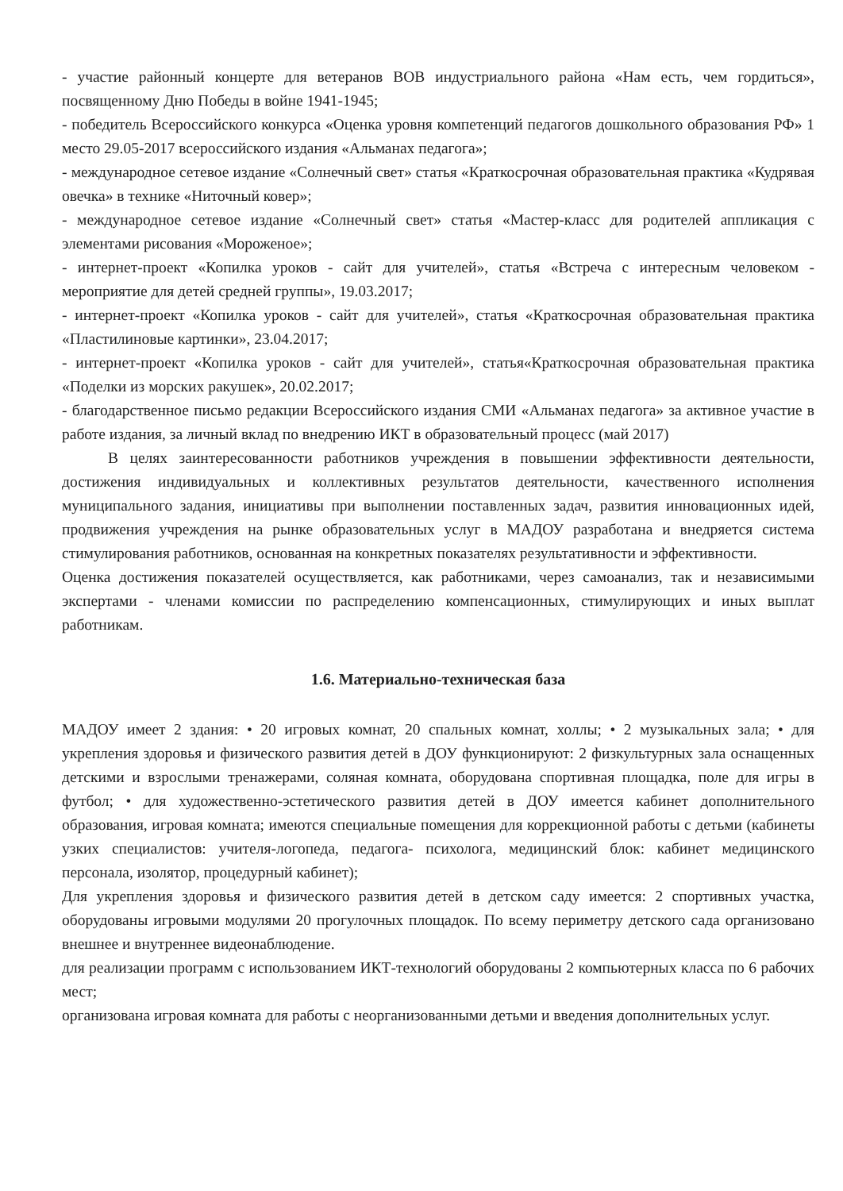- участие районный концерте для ветеранов ВОВ индустриального района «Нам есть, чем гордиться», посвященному Дню Победы в войне 1941-1945;
- победитель Всероссийского конкурса «Оценка уровня компетенций педагогов дошкольного образования РФ» 1 место 29.05-2017 всероссийского издания «Альманах педагога»;
- международное сетевое издание «Солнечный свет» статья «Краткосрочная образовательная практика «Кудрявая овечка» в технике «Ниточный ковер»;
- международное сетевое издание «Солнечный свет» статья «Мастер-класс для родителей аппликация с элементами рисования «Мороженое»;
- интернет-проект «Копилка уроков - сайт для учителей», статья «Встреча с интересным человеком - мероприятие для детей средней группы», 19.03.2017;
- интернет-проект «Копилка уроков - сайт для учителей», статья «Краткосрочная образовательная практика «Пластилиновые картинки», 23.04.2017;
- интернет-проект «Копилка уроков - сайт для учителей», статья«Краткосрочная образовательная практика «Поделки из морских ракушек», 20.02.2017;
- благодарственное письмо редакции Всероссийского издания СМИ «Альманах педагога» за активное участие в работе издания, за личный вклад по внедрению ИКТ в образовательный процесс (май 2017)
В целях заинтересованности работников учреждения в повышении эффективности деятельности, достижения индивидуальных и коллективных результатов деятельности, качественного исполнения муниципального задания, инициативы при выполнении поставленных задач, развития инновационных идей, продвижения учреждения на рынке образовательных услуг в МАДОУ разработана и внедряется система стимулирования работников, основанная на конкретных показателях результативности и эффективности.
Оценка достижения показателей осуществляется, как работниками, через самоанализ, так и независимыми экспертами - членами комиссии по распределению компенсационных, стимулирующих и иных выплат работникам.
1.6. Материально-техническая база
МАДОУ имеет 2 здания: • 20 игровых комнат, 20 спальных комнат, холлы; • 2 музыкальных зала; • для укрепления здоровья и физического развития детей в ДОУ функционируют: 2 физкультурных зала оснащенных детскими и взрослыми тренажерами, соляная комната, оборудована спортивная площадка, поле для игры в футбол; • для художественно-эстетического развития детей в ДОУ имеется кабинет дополнительного образования, игровая комната; имеются специальные помещения для коррекционной работы с детьми (кабинеты узких специалистов: учителя-логопеда, педагога- психолога, медицинский блок: кабинет медицинского персонала, изолятор, процедурный кабинет);
Для укрепления здоровья и физического развития детей в детском саду имеется: 2 спортивных участка, оборудованы игровыми модулями 20 прогулочных площадок. По всему периметру детского сада организовано внешнее и внутреннее видеонаблюдение.
для реализации программ с использованием ИКТ-технологий оборудованы 2 компьютерных класса по 6 рабочих мест;
организована игровая комната для работы с неорганизованными детьми и введения дополнительных услуг.